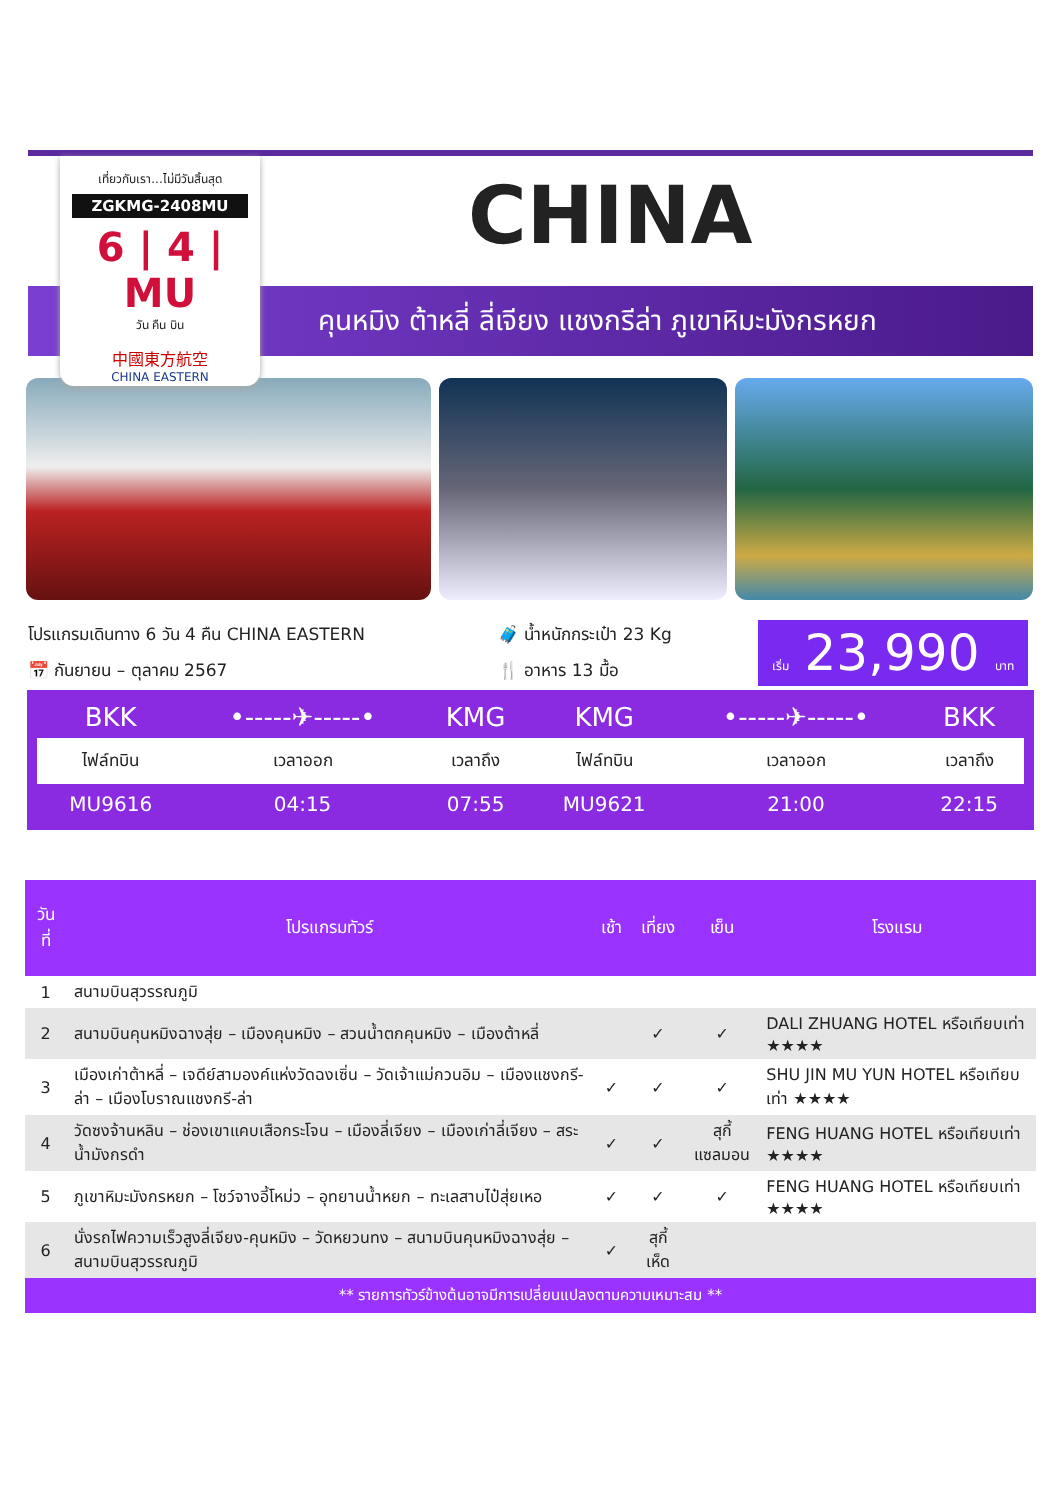เที่ยวกับเรา...ไม่มีวันสิ้นสุด
ZGKMG-2408MU
6 | 4 | MU
วัน คืน บิน
中國東方航空
CHINA EASTERN
CHINA
คุนหมิง ต้าหลี่ ลี่เจียง แชงกรีล่า ภูเขาหิมะมังกรหยก
โปรแกรมเดินทาง 6 วัน 4 คืน CHINA EASTERN
📅 กันยายน – ตุลาคม 2567
🧳 น้ำหนักกระเป๋า 23 Kg
🍴 อาหาร 13 มื้อ
เริ่ม 23,990 บาท
| BKK | •-----✈-----• | KMG | KMG | •-----✈-----• | BKK |
| ไฟล์ทบิน | เวลาออก | เวลาถึง | ไฟล์ทบิน | เวลาออก | เวลาถึง |
| MU9616 | 04:15 | 07:55 | MU9621 | 21:00 | 22:15 |
| วันที่ | โปรแกรมทัวร์ | เช้า | เที่ยง | เย็น | โรงแรม |
| --- | --- | --- | --- | --- | --- |
| 1 | สนามบินสุวรรณภูมิ | | | | |
| 2 | สนามบินคุนหมิงฉางสุ่ย – เมืองคุนหมิง – สวนน้ำตกคุนหมิง – เมืองต้าหลี่ | | ✓ | ✓ | DALI ZHUANG HOTEL หรือเทียบเท่า ★★★★ |
| 3 | เมืองเก่าต้าหลี่ – เจดีย์สามองค์แห่งวัดฉงเซิ่น – วัดเจ้าแม่กวนอิม – เมืองแชงกรี-ล่า – เมืองโบราณแชงกรี-ล่า | ✓ | ✓ | ✓ | SHU JIN MU YUN HOTEL หรือเทียบเท่า ★★★★ |
| 4 | วัดซงจ้านหลิน – ช่องเขาแคบเสือกระโจน – เมืองลี่เจียง – เมืองเก่าลี่เจียง – สระน้ำมังกรดำ | ✓ | ✓ | สุกี้ แซลมอน | FENG HUANG HOTEL หรือเทียบเท่า ★★★★ |
| 5 | ภูเขาหิมะมังกรหยก – โชว์จางอี้โหม่ว – อุทยานน้ำหยก – ทะเลสาบไป๋สุ่ยเหอ | ✓ | ✓ | ✓ | FENG HUANG HOTEL หรือเทียบเท่า ★★★★ |
| 6 | นั่งรถไฟความเร็วสูงลี่เจียง-คุนหมิง – วัดหยวนทง – สนามบินคุนหมิงฉางสุ่ย – สนามบินสุวรรณภูมิ | ✓ | สุกี้เห็ด | | |
** รายการทัวร์ข้างต้นอาจมีการเปลี่ยนแปลงตามความเหมาะสม **